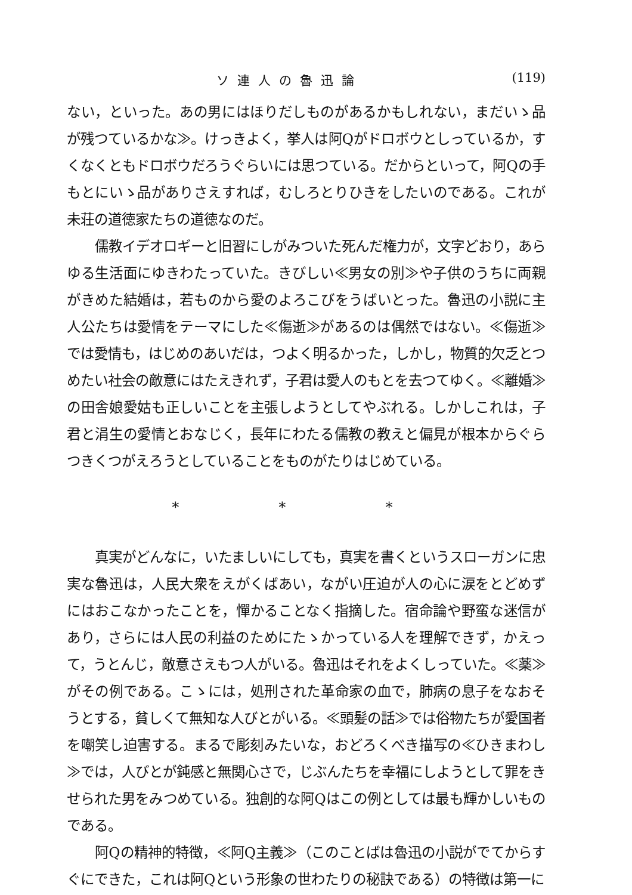ソ連人の魯迅論 (119)
ない，といった。あの男にはほりだしものがあるかもしれない，まだいゝ品が残つているかな≫。けっきよく，挙人は阿Qがドロボウとしっているか，すくなくともドロボウだろうぐらいには思つている。だからといって，阿Qの手もとにいゝ品がありさえすれば，むしろとりひきをしたいのである。これが未荘の道徳家たちの道徳なのだ。
儒教イデオロギーと旧習にしがみついた死んだ権力が，文字どおり，あらゆる生活面にゆきわたっていた。きびしい≪男女の別≫や子供のうちに両親がきめた結婚は，若ものから愛のよろこびをうばいとった。魯迅の小説に主人公たちは愛情をテーマにした≪傷逝≫があるのは偶然ではない。≪傷逝≫では愛情も，はじめのあいだは，つよく明るかった，しかし，物質的欠乏とつめたい社会の敵意にはたえきれず，子君は愛人のもとを去つてゆく。≪離婚≫の田舎娘愛姑も正しいことを主張しようとしてやぶれる。しかしこれは，子君と涓生の愛情とおなじく，長年にわたる儒教の教えと偏見が根本からぐらつきくつがえろうとしていることをものがたりはじめている。
* * *
真実がどんなに，いたましいにしても，真実を書くというスローガンに忠実な魯迅は，人民大衆をえがくばあい，ながい圧迫が人の心に涙をとどめずにはおこなかったことを，憚かることなく指摘した。宿命論や野蛮な迷信があり，さらには人民の利益のためにたゝかっている人を理解できず，かえって，うとんじ，敵意さえもつ人がいる。魯迅はそれをよくしっていた。≪薬≫がその例である。こゝには，処刑された革命家の血で，肺病の息子をなおそうとする，貧しくて無知な人びとがいる。≪頭髪の話≫では俗物たちが愛国者を嘲笑し迫害する。まるで彫刻みたいな，おどろくべき描写の≪ひきまわし≫では，人びとが鈍感と無関心さで，じぶんたちを幸福にしようとして罪をきせられた男をみつめている。独創的な阿Qはこの例としては最も輝かしいものである。
阿Qの精神的特徴，≪阿Q主義≫（このことばは魯迅の小説がでてからすぐにできた，これは阿Qという形象の世わたりの秘訣である）の特徴は第一に